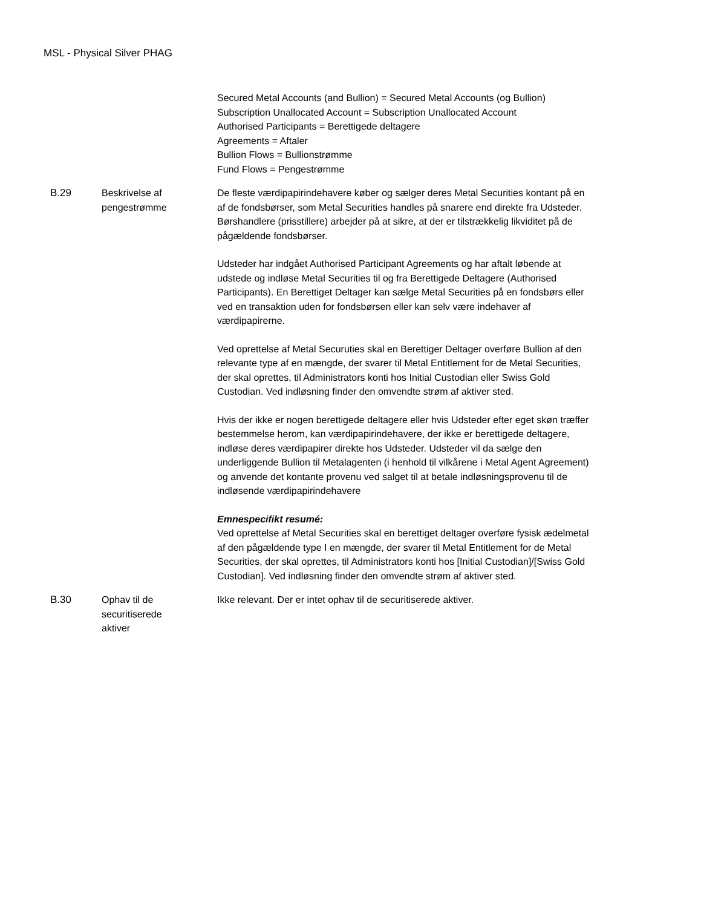MSL - Physical Silver PHAG
Secured Metal Accounts (and Bullion) = Secured Metal Accounts (og Bullion)
Subscription Unallocated Account = Subscription Unallocated Account
Authorised Participants = Berettigede deltagere
Agreements = Aftaler
Bullion Flows = Bullionstrømme
Fund Flows = Pengestrømme
B.29 Beskrivelse af
pengestrømme
De fleste værdipapirindehavere køber og sælger deres Metal Securities kontant på en af de fondsbørser, som Metal Securities handles på snarere end direkte fra Udsteder. Børshandlere (prisstillere) arbejder på at sikre, at der er tilstrækkelig likviditet på de pågældende fondsbørser.
Udsteder har indgået Authorised Participant Agreements og har aftalt løbende at udstede og indløse Metal Securities til og fra Berettigede Deltagere (Authorised Participants). En Berettiget Deltager kan sælge Metal Securities på en fondsbørs eller ved en transaktion uden for fondsbørsen eller kan selv være indehaver af værdipapirerne.
Ved oprettelse af Metal Securuties skal en Berettiger Deltager overføre Bullion af den relevante type af en mængde, der svarer til Metal Entitlement for de Metal Securities, der skal oprettes, til Administrators konti hos Initial Custodian eller Swiss Gold Custodian. Ved indløsning finder den omvendte strøm af aktiver sted.
Hvis der ikke er nogen berettigede deltagere eller hvis Udsteder efter eget skøn træffer bestemmelse herom, kan værdipapirindehavere, der ikke er berettigede deltagere, indløse deres værdipapirer direkte hos Udsteder. Udsteder vil da sælge den underliggende Bullion til Metalagenten (i henhold til vilkårene i Metal Agent Agreement) og anvende det kontante provenu ved salget til at betale indløsningsprovenu til de indløsende værdipapirindehavere
Emnespecifikt resumé:
Ved oprettelse af Metal Securities skal en berettiget deltager overføre fysisk ædelmetal af den pågældende type I en mængde, der svarer til Metal Entitlement for de Metal Securities, der skal oprettes, til Administrators konti hos [Initial Custodian]/[Swiss Gold Custodian]. Ved indløsning finder den omvendte strøm af aktiver sted.
B.30 Ophav til de
securitiserede
aktiver
Ikke relevant. Der er intet ophav til de securitiserede aktiver.